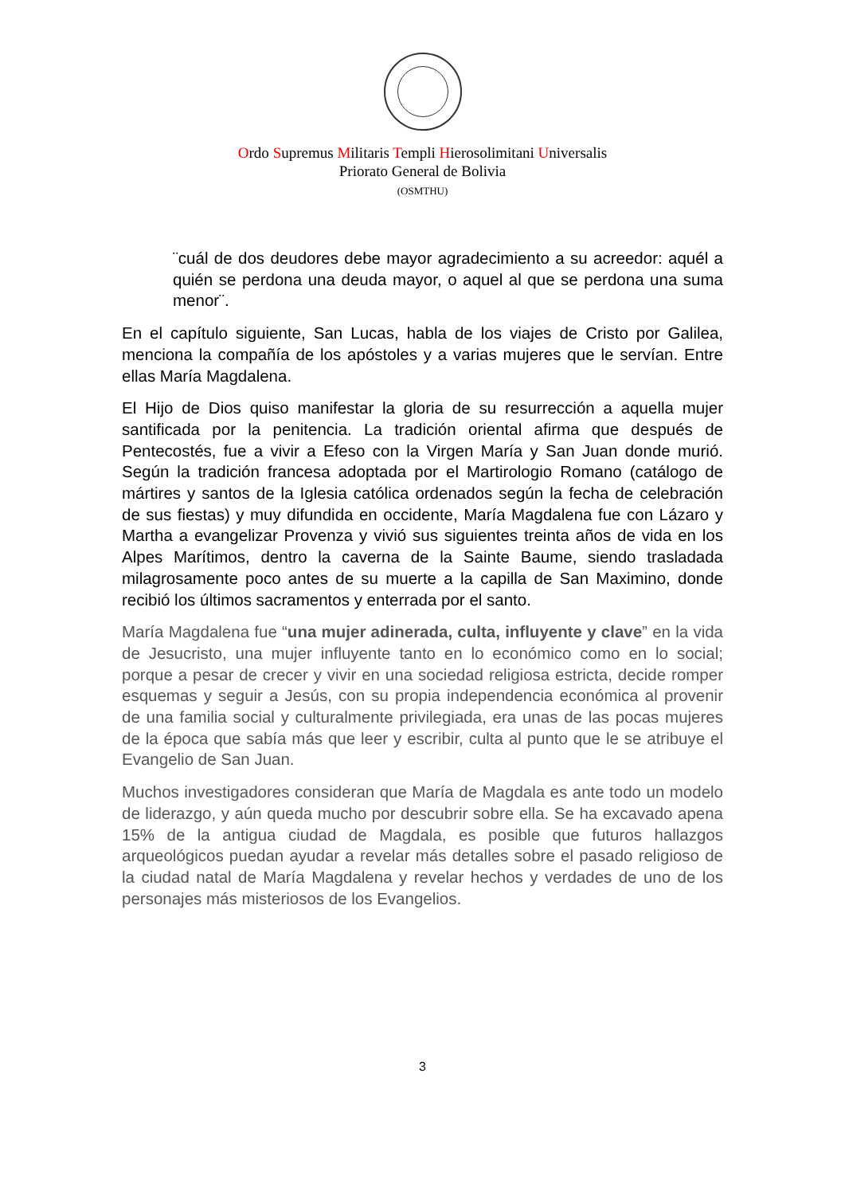Ordo Supremus Militaris Templi Hierosolimitani Universalis
Priorato General de Bolivia
(OSMTHU)
¨cuál de dos deudores debe mayor agradecimiento a su acreedor: aquél a quién se perdona una deuda mayor, o aquel al que se perdona una suma menor¨.
En el capítulo siguiente, San Lucas, habla de los viajes de Cristo por Galilea, menciona la compañía de los apóstoles y a varias mujeres que le servían. Entre ellas María Magdalena.
El Hijo de Dios quiso manifestar la gloria de su resurrección a aquella mujer santificada por la penitencia. La tradición oriental afirma que después de Pentecostés, fue a vivir a Efeso con la Virgen María y San Juan donde murió. Según la tradición francesa adoptada por el Martirologio Romano (catálogo de mártires y santos de la Iglesia católica ordenados según la fecha de celebración de sus fiestas) y muy difundida en occidente, María Magdalena fue con Lázaro y Martha a evangelizar Provenza y vivió sus siguientes treinta años de vida en los Alpes Marítimos, dentro la caverna de la Sainte Baume, siendo trasladada milagrosamente poco antes de su muerte a la capilla de San Maximino, donde recibió los últimos sacramentos y enterrada por el santo.
María Magdalena fue “una mujer adinerada, culta, influyente y clave” en la vida de Jesucristo, una mujer influyente tanto en lo económico como en lo social; porque a pesar de crecer y vivir en una sociedad religiosa estricta, decide romper esquemas y seguir a Jesús, con su propia independencia económica al provenir de una familia social y culturalmente privilegiada, era unas de las pocas mujeres de la época que sabía más que leer y escribir, culta al punto que le se atribuye el Evangelio de San Juan.
Muchos investigadores consideran que María de Magdala es ante todo un modelo de liderazgo, y aún queda mucho por descubrir sobre ella. Se ha excavado apena 15% de la antigua ciudad de Magdala, es posible que futuros hallazgos arqueológicos puedan ayudar a revelar más detalles sobre el pasado religioso de la ciudad natal de María Magdalena y revelar hechos y verdades de uno de los personajes más misteriosos de los Evangelios.
3